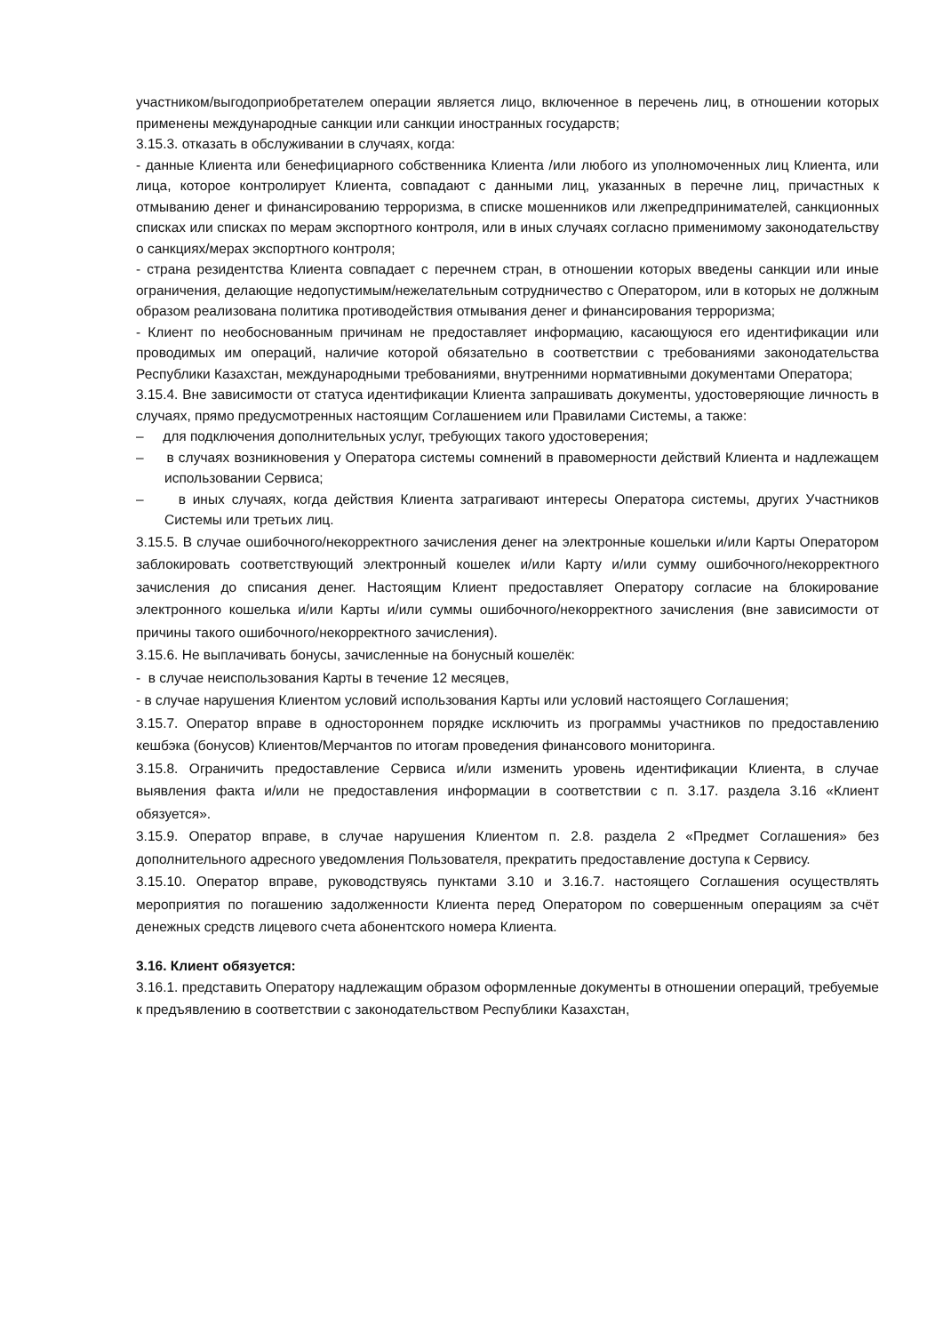участником/выгодоприобретателем операции является лицо, включенное в перечень лиц, в отношении которых применены международные санкции или санкции иностранных государств;
3.15.3. отказать в обслуживании в случаях, когда:
- данные Клиента или бенефициарного собственника Клиента /или любого из уполномоченных лиц Клиента, или лица, которое контролирует Клиента, совпадают с данными лиц, указанных в перечне лиц, причастных к отмыванию денег и финансированию терроризма, в списке мошенников или лжепредпринимателей, санкционных списках или списках по мерам экспортного контроля, или в иных случаях согласно применимому законодательству о санкциях/мерах экспортного контроля;
- страна резидентства Клиента совпадает с перечнем стран, в отношении которых введены санкции или иные ограничения, делающие недопустимым/нежелательным сотрудничество с Оператором, или в которых не должным образом реализована политика противодействия отмывания денег и финансирования терроризма;
- Клиент по необоснованным причинам не предоставляет информацию, касающуюся его идентификации или проводимых им операций, наличие которой обязательно в соответствии с требованиями законодательства Республики Казахстан, международными требованиями, внутренними нормативными документами Оператора;
3.15.4. Вне зависимости от статуса идентификации Клиента запрашивать документы, удостоверяющие личность в случаях, прямо предусмотренных настоящим Соглашением или Правилами Системы, а также:
– для подключения дополнительных услуг, требующих такого удостоверения;
– в случаях возникновения у Оператора системы сомнений в правомерности действий Клиента и надлежащем использовании Сервиса;
– в иных случаях, когда действия Клиента затрагивают интересы Оператора системы, других Участников Системы или третьих лиц.
3.15.5. В случае ошибочного/некорректного зачисления денег на электронные кошельки и/или Карты Оператором заблокировать соответствующий электронный кошелек и/или Карту и/или сумму ошибочного/некорректного зачисления до списания денег. Настоящим Клиент предоставляет Оператору согласие на блокирование электронного кошелька и/или Карты и/или суммы ошибочного/некорректного зачисления (вне зависимости от причины такого ошибочного/некорректного зачисления).
3.15.6. Не выплачивать бонусы, зачисленные на бонусный кошелёк:
- в случае неиспользования Карты в течение 12 месяцев,
- в случае нарушения Клиентом условий использования Карты или условий настоящего Соглашения;
3.15.7. Оператор вправе в одностороннем порядке исключить из программы участников по предоставлению кешбэка (бонусов) Клиентов/Мерчантов по итогам проведения финансового мониторинга.
3.15.8. Ограничить предоставление Сервиса и/или изменить уровень идентификации Клиента, в случае выявления факта и/или не предоставления информации в соответствии с п. 3.17. раздела 3.16 «Клиент обязуется».
3.15.9. Оператор вправе, в случае нарушения Клиентом п. 2.8. раздела 2 «Предмет Соглашения» без дополнительного адресного уведомления Пользователя, прекратить предоставление доступа к Сервису.
3.15.10. Оператор вправе, руководствуясь пунктами 3.10 и 3.16.7. настоящего Соглашения осуществлять мероприятия по погашению задолженности Клиента перед Оператором по совершенным операциям за счёт денежных средств лицевого счета абонентского номера Клиента.
3.16. Клиент обязуется:
3.16.1. представить Оператору надлежащим образом оформленные документы в отношении операций, требуемые к предъявлению в соответствии с законодательством Республики Казахстан,